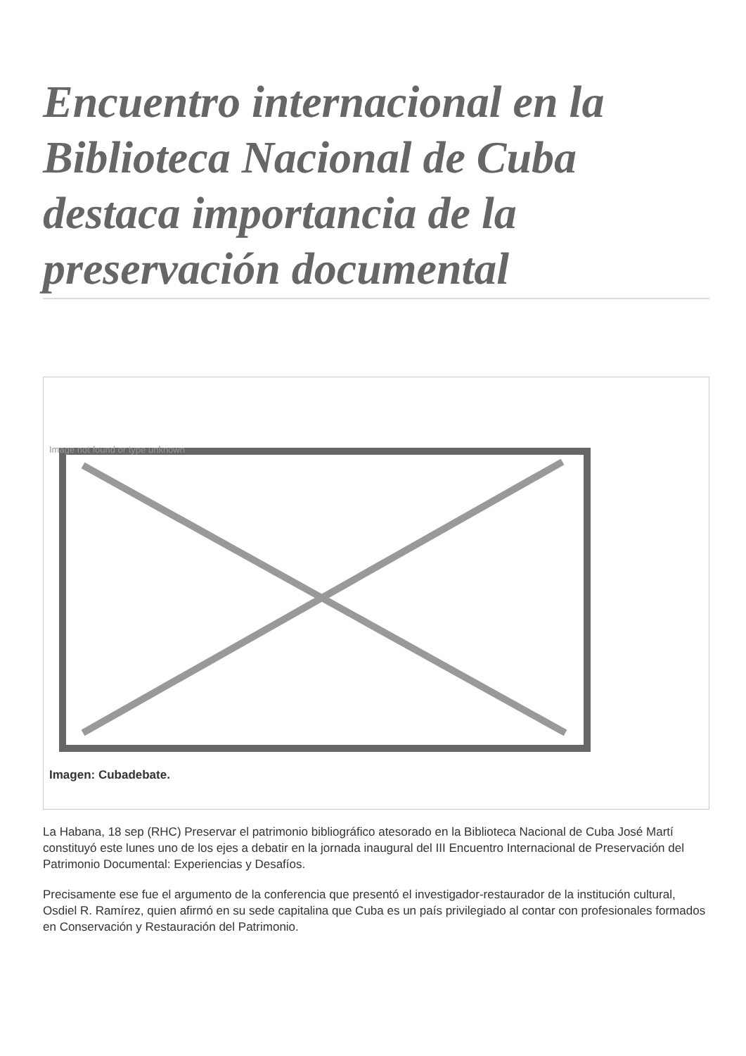Encuentro internacional en la Biblioteca Nacional de Cuba destaca importancia de la preservación documental
Image not found or type unknown
Imagen: Cubadebate.
La Habana, 18 sep (RHC) Preservar el patrimonio bibliográfico atesorado en la Biblioteca Nacional de Cuba José Martí constituyó este lunes uno de los ejes a debatir en la jornada inaugural del III Encuentro Internacional de Preservación del Patrimonio Documental: Experiencias y Desafíos.
Precisamente ese fue el argumento de la conferencia que presentó el investigador-restaurador de la institución cultural, Osdiel R. Ramírez, quien afirmó en su sede capitalina que Cuba es un país privilegiado al contar con profesionales formados en Conservación y Restauración del Patrimonio.